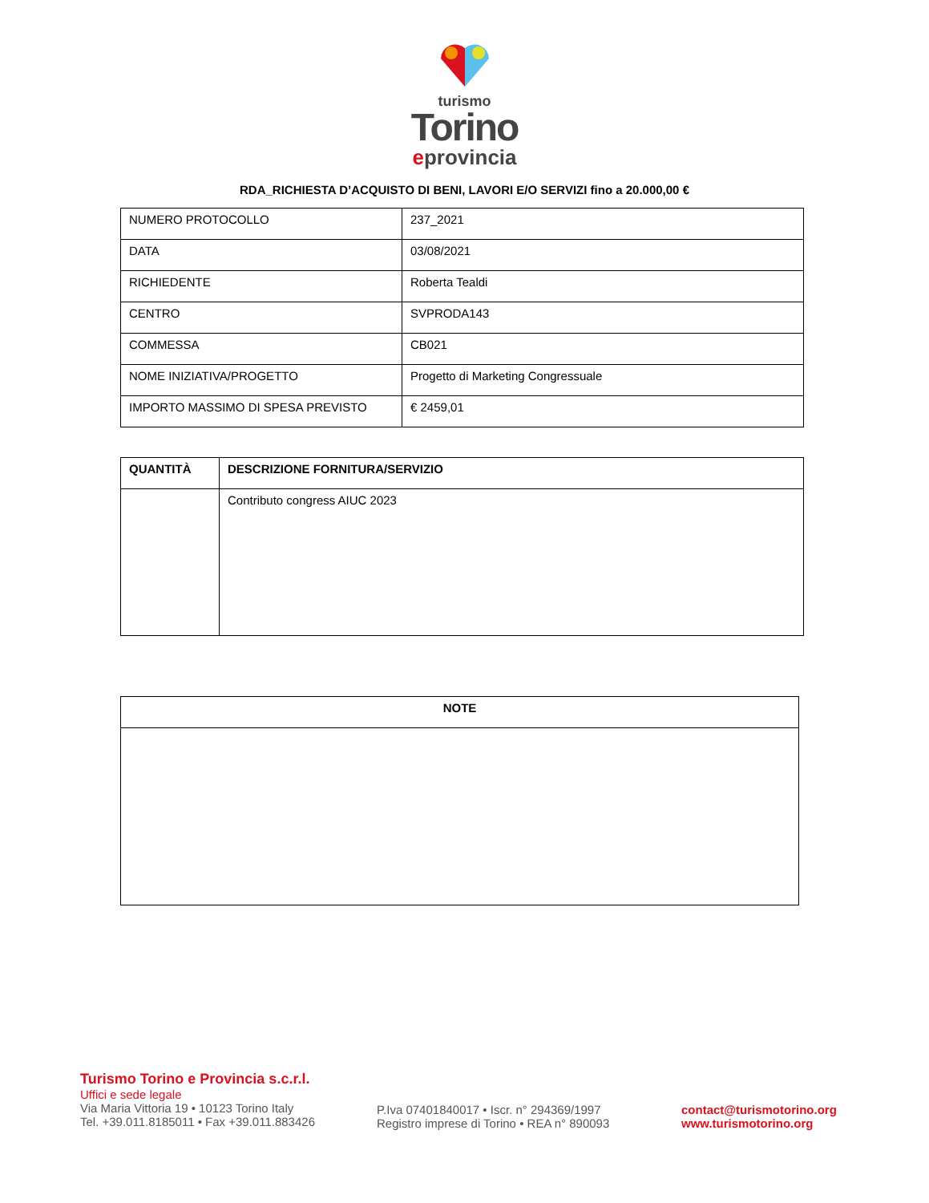turismo
Torino
eprovincia
RDA_RICHIESTA D’ACQUISTO DI BENI, LAVORI E/O SERVIZI fino a 20.000,00 €
| NUMERO PROTOCOLLO | 237_2021 |
| DATA | 03/08/2021 |
| RICHIEDENTE | Roberta Tealdi |
| CENTRO | SVPRODA143 |
| COMMESSA | CB021 |
| NOME INIZIATIVA/PROGETTO | Progetto di Marketing Congressuale |
| IMPORTO MASSIMO DI SPESA PREVISTO | € 2459,01 |
| QUANTITÀ | DESCRIZIONE FORNITURA/SERVIZIO |
| --- | --- |
| | Contributo congress AIUC 2023 |
| NOTE |
| --- |
Turismo Torino e Provincia s.c.r.l.
Uffici e sede legale
Via Maria Vittoria 19 • 10123 Torino Italy
Tel. +39.011.8185011 • Fax +39.011.883426
P.Iva 07401840017 • Iscr. n° 294369/1997
Registro imprese di Torino • REA n° 890093
contact@turismotorino.org
www.turismotorino.org